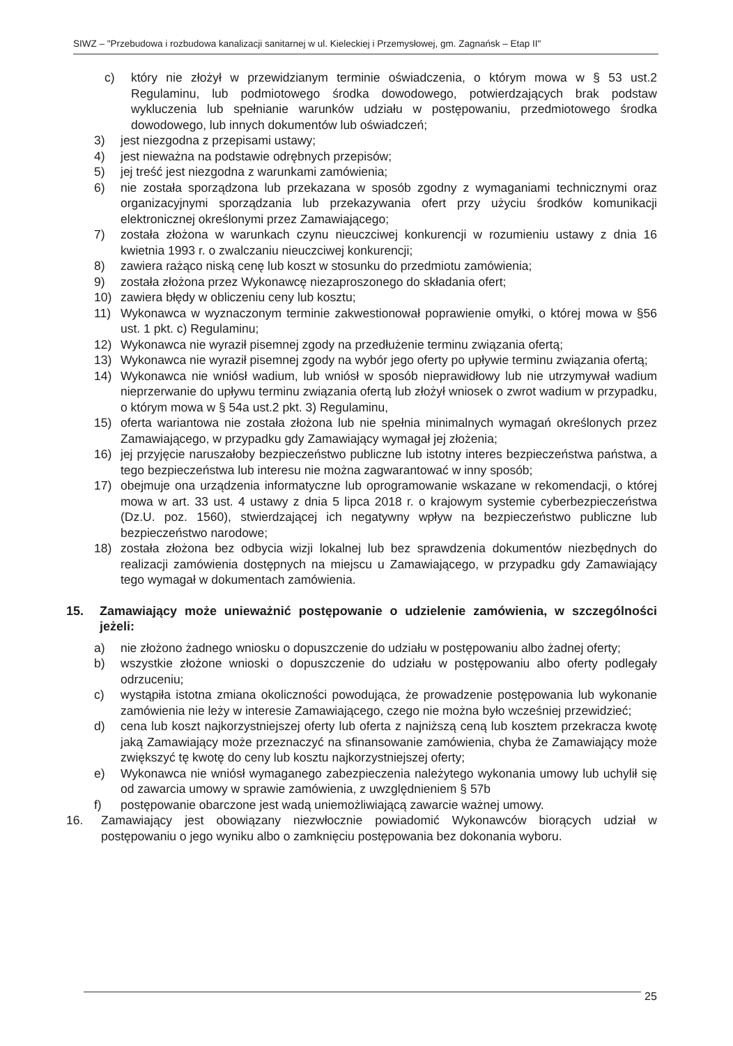SIWZ – "Przebudowa i rozbudowa kanalizacji sanitarnej w ul. Kieleckiej i Przemysłowej, gm. Zagnańsk – Etap II"
c) który nie złożył w przewidzianym terminie oświadczenia, o którym mowa w § 53 ust.2 Regulaminu, lub podmiotowego środka dowodowego, potwierdzających brak podstaw wykluczenia lub spełnianie warunków udziału w postępowaniu, przedmiotowego środka dowodowego, lub innych dokumentów lub oświadczeń;
3) jest niezgodna z przepisami ustawy;
4) jest nieważna na podstawie odrębnych przepisów;
5) jej treść jest niezgodna z warunkami zamówienia;
6) nie została sporządzona lub przekazana w sposób zgodny z wymaganiami technicznymi oraz organizacyjnymi sporządzania lub przekazywania ofert przy użyciu środków komunikacji elektronicznej określonymi przez Zamawiającego;
7) została złożona w warunkach czynu nieuczciwej konkurencji w rozumieniu ustawy z dnia 16 kwietnia 1993 r. o zwalczaniu nieuczciwej konkurencji;
8) zawiera rażąco niską cenę lub koszt w stosunku do przedmiotu zamówienia;
9) została złożona przez Wykonawcę niezaproszonego do składania ofert;
10) zawiera błędy w obliczeniu ceny lub kosztu;
11) Wykonawca w wyznaczonym terminie zakwestionował poprawienie omyłki, o której mowa w §56 ust. 1 pkt. c) Regulaminu;
12) Wykonawca nie wyraził pisemnej zgody na przedłużenie terminu związania ofertą;
13) Wykonawca nie wyraził pisemnej zgody na wybór jego oferty po upływie terminu związania ofertą;
14) Wykonawca nie wniósł wadium, lub wniósł w sposób nieprawidłowy lub nie utrzymywał wadium nieprzerwanie do upływu terminu związania ofertą lub złożył wniosek o zwrot wadium w przypadku, o którym mowa w § 54a ust.2 pkt. 3) Regulaminu,
15) oferta wariantowa nie została złożona lub nie spełnia minimalnych wymagań określonych przez Zamawiającego, w przypadku gdy Zamawiający wymagał jej złożenia;
16) jej przyjęcie naruszałoby bezpieczeństwo publiczne lub istotny interes bezpieczeństwa państwa, a tego bezpieczeństwa lub interesu nie można zagwarantować w inny sposób;
17) obejmuje ona urządzenia informatyczne lub oprogramowanie wskazane w rekomendacji, o której mowa w art. 33 ust. 4 ustawy z dnia 5 lipca 2018 r. o krajowym systemie cyberbezpieczeństwa (Dz.U. poz. 1560), stwierdzającej ich negatywny wpływ na bezpieczeństwo publiczne lub bezpieczeństwo narodowe;
18) została złożona bez odbycia wizji lokalnej lub bez sprawdzenia dokumentów niezbędnych do realizacji zamówienia dostępnych na miejscu u Zamawiającego, w przypadku gdy Zamawiający tego wymagał w dokumentach zamówienia.
15. Zamawiający może unieważnić postępowanie o udzielenie zamówienia, w szczególności jeżeli:
a) nie złożono żadnego wniosku o dopuszczenie do udziału w postępowaniu albo żadnej oferty;
b) wszystkie złożone wnioski o dopuszczenie do udziału w postępowaniu albo oferty podlegały odrzuceniu;
c) wystąpiła istotna zmiana okoliczności powodująca, że prowadzenie postępowania lub wykonanie zamówienia nie leży w interesie Zamawiającego, czego nie można było wcześniej przewidzieć;
d) cena lub koszt najkorzystniejszej oferty lub oferta z najniższą ceną lub kosztem przekracza kwotę jaką Zamawiający może przeznaczyć na sfinansowanie zamówienia, chyba że Zamawiający może zwiększyć tę kwotę do ceny lub kosztu najkorzystniejszej oferty;
e) Wykonawca nie wniósł wymaganego zabezpieczenia należytego wykonania umowy lub uchylił się od zawarcia umowy w sprawie zamówienia, z uwzględnieniem § 57b
f) postępowanie obarczone jest wadą uniemożliwiającą zawarcie ważnej umowy.
16. Zamawiający jest obowiązany niezwłocznie powiadomić Wykonawców biorących udział w postępowaniu o jego wyniku albo o zamknięciu postępowania bez dokonania wyboru.
25